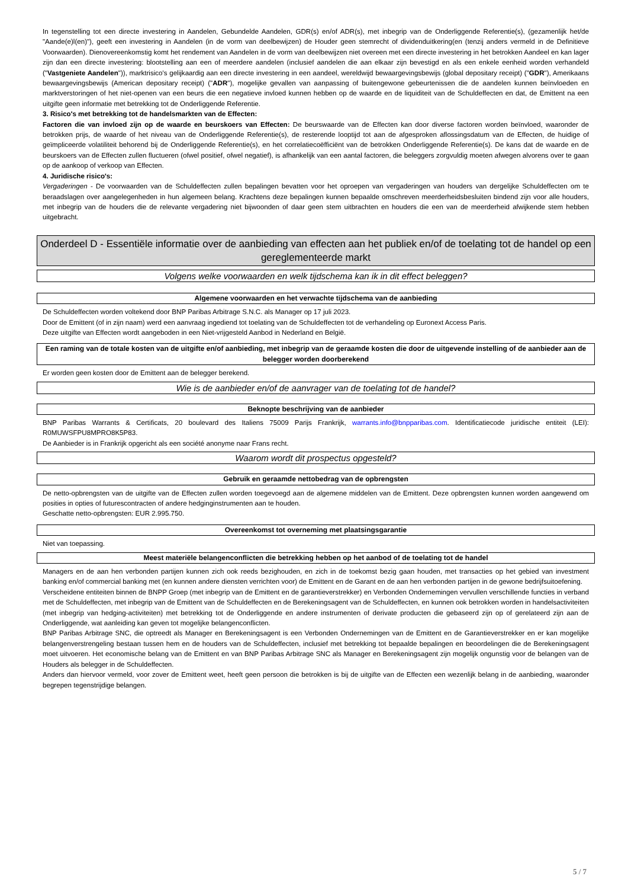In tegenstelling tot een directe investering in Aandelen, Gebundelde Aandelen, GDR(s) en/of ADR(s), met inbegrip van de Onderliggende Referentie(s), (gezamenlijk het/de "Aande(e)l(en)"), geeft een investering in Aandelen (in de vorm van deelbewijzen) de Houder geen stemrecht of dividenduitkering(en (tenzij anders vermeld in de Definitieve Voorwaarden). Dienovereenkomstig komt het rendement van Aandelen in de vorm van deelbewijzen niet overeen met een directe investering in het betrokken Aandeel en kan lager zijn dan een directe investering: blootstelling aan een of meerdere aandelen (inclusief aandelen die aan elkaar zijn bevestigd en als een enkele eenheid worden verhandeld ("Vastgeniete Aandelen")), marktrisico's gelijkaardig aan een directe investering in een aandeel, wereldwijd bewaargevingsbewijs (global depositary receipt) ("GDR"), Amerikaans bewaargevingsbewijs (American depositary receipt) ("ADR"), mogelijke gevallen van aanpassing of buitengewone gebeurtenissen die de aandelen kunnen beïnvloeden en marktverstoringen of het niet-openen van een beurs die een negatieve invloed kunnen hebben op de waarde en de liquiditeit van de Schuldeffecten en dat, de Emittent na een uitgifte geen informatie met betrekking tot de Onderliggende Referentie.
3. Risico's met betrekking tot de handelsmarkten van de Effecten:
Factoren die van invloed zijn op de waarde en beurskoers van Effecten: De beurswaarde van de Effecten kan door diverse factoren worden beïnvloed, waaronder de betrokken prijs, de waarde of het niveau van de Onderliggende Referentie(s), de resterende looptijd tot aan de afgesproken aflossingsdatum van de Effecten, de huidige of geïmpliceerde volatiliteit behorend bij de Onderliggende Referentie(s), en het correlatiecoëfficiënt van de betrokken Onderliggende Referentie(s). De kans dat de waarde en de beurskoers van de Effecten zullen fluctueren (ofwel positief, ofwel negatief), is afhankelijk van een aantal factoren, die beleggers zorgvuldig moeten afwegen alvorens over te gaan op de aankoop of verkoop van Effecten.
4. Juridische risico's:
Vergaderingen - De voorwaarden van de Schuldeffecten zullen bepalingen bevatten voor het oproepen van vergaderingen van houders van dergelijke Schuldeffecten om te beraadslagen over aangelegenheden in hun algemeen belang. Krachtens deze bepalingen kunnen bepaalde omschreven meerderheidsbesluiten bindend zijn voor alle houders, met inbegrip van de houders die de relevante vergadering niet bijwoonden of daar geen stem uitbrachten en houders die een van de meerderheid afwijkende stem hebben uitgebracht.
Onderdeel D - Essentiële informatie over de aanbieding van effecten aan het publiek en/of de toelating tot de handel op een gereglementeerde markt
Volgens welke voorwaarden en welk tijdschema kan ik in dit effect beleggen?
Algemene voorwaarden en het verwachte tijdschema van de aanbieding
De Schuldeffecten worden voltekend door BNP Paribas Arbitrage S.N.C. als Manager op 17 juli 2023.
Door de Emittent (of in zijn naam) werd een aanvraag ingediend tot toelating van de Schuldeffecten tot de verhandeling op Euronext Access Paris.
Deze uitgifte van Effecten wordt aangeboden in een Niet-vrijgesteld Aanbod in Nederland en België.
Een raming van de totale kosten van de uitgifte en/of aanbieding, met inbegrip van de geraamde kosten die door de uitgevende instelling of de aanbieder aan de belegger worden doorberekend
Er worden geen kosten door de Emittent aan de belegger berekend.
Wie is de aanbieder en/of de aanvrager van de toelating tot de handel?
Beknopte beschrijving van de aanbieder
BNP Paribas Warrants & Certificats, 20 boulevard des Italiens 75009 Parijs Frankrijk, warrants.info@bnpparibas.com. Identificatiecode juridische entiteit (LEI): R0MUWSFPU8MPRO8K5P83.
De Aanbieder is in Frankrijk opgericht als een société anonyme naar Frans recht.
Waarom wordt dit prospectus opgesteld?
Gebruik en geraamde nettobedrag van de opbrengsten
De netto-opbrengsten van de uitgifte van de Effecten zullen worden toegevoegd aan de algemene middelen van de Emittent. Deze opbrengsten kunnen worden aangewend om posities in opties of futurescontracten of andere hedginginstrumenten aan te houden.
Geschatte netto-opbrengsten: EUR 2.995.750.
Overeenkomst tot overneming met plaatsingsgarantie
Niet van toepassing.
Meest materiële belangenconflicten die betrekking hebben op het aanbod of de toelating tot de handel
Managers en de aan hen verbonden partijen kunnen zich ook reeds bezighouden, en zich in de toekomst bezig gaan houden, met transacties op het gebied van investment banking en/of commercial banking met (en kunnen andere diensten verrichten voor) de Emittent en de Garant en de aan hen verbonden partijen in de gewone bedrijfsuitoefening.
Verscheidene entiteiten binnen de BNPP Groep (met inbegrip van de Emittent en de garantieverstrekker) en Verbonden Ondernemingen vervullen verschillende functies in verband met de Schuldeffecten, met inbegrip van de Emittent van de Schuldeffecten en de Berekeningsagent van de Schuldeffecten, en kunnen ook betrokken worden in handelsactiviteiten (met inbegrip van hedging-activiteiten) met betrekking tot de Onderliggende en andere instrumenten of derivate producten die gebaseerd zijn op of gerelateerd zijn aan de Onderliggende, wat aanleiding kan geven tot mogelijke belangenconflicten.
BNP Paribas Arbitrage SNC, die optreedt als Manager en Berekeningsagent is een Verbonden Ondernemingen van de Emittent en de Garantieverstrekker en er kan mogelijke belangenverstrengeling bestaan tussen hem en de houders van de Schuldeffecten, inclusief met betrekking tot bepaalde bepalingen en beoordelingen die de Berekeningsagent moet uitvoeren. Het economische belang van de Emittent en van BNP Paribas Arbitrage SNC als Manager en Berekeningsagent zijn mogelijk ongunstig voor de belangen van de Houders als belegger in de Schuldeffecten.
Anders dan hiervoor vermeld, voor zover de Emittent weet, heeft geen persoon die betrokken is bij de uitgifte van de Effecten een wezenlijk belang in de aanbieding, waaronder begrepen tegenstrijdige belangen.
5 / 7